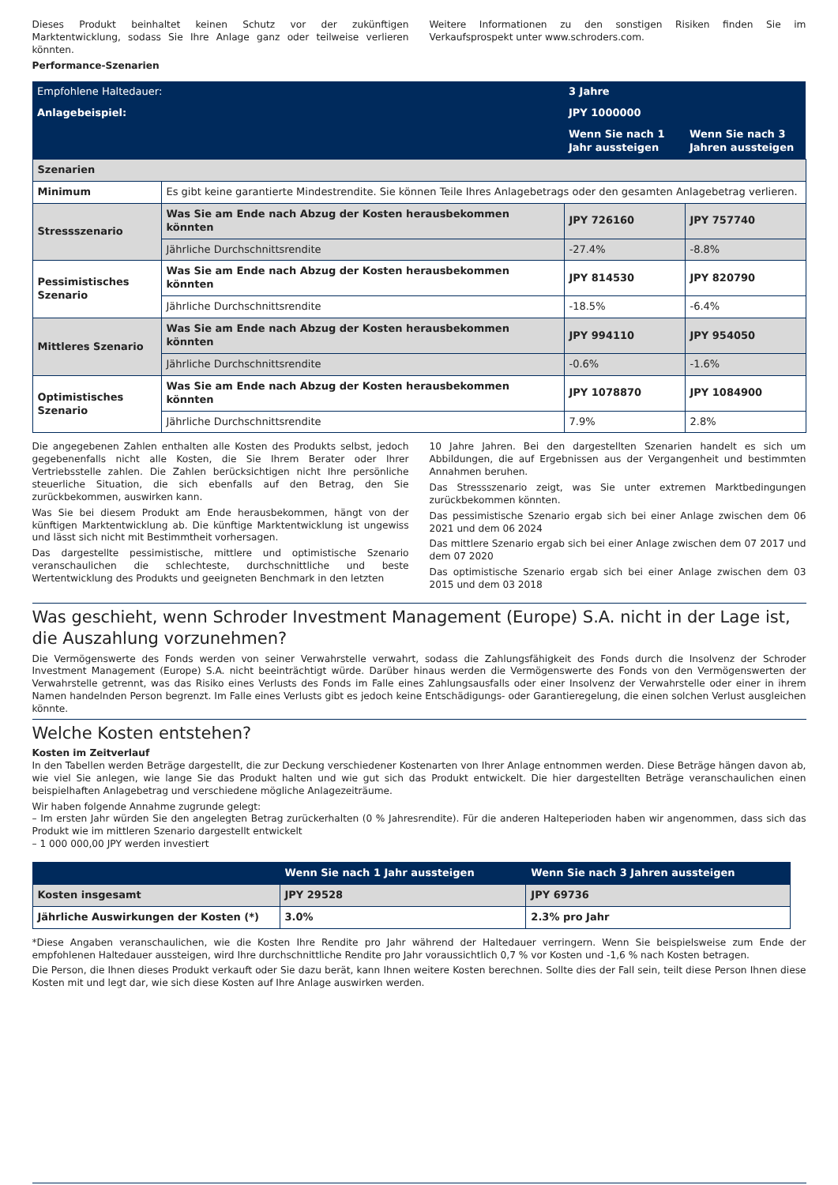Dieses Produkt beinhaltet keinen Schutz vor der zukünftigen Marktentwicklung, sodass Sie Ihre Anlage ganz oder teilweise verlieren könnten.
Weitere Informationen zu den sonstigen Risiken finden Sie im Verkaufsprospekt unter www.schroders.com.
Performance-Szenarien
| Empfohlene Haltedauer: | | 3 Jahre | |
| Anlagebeispiel: | | JPY 1000000 | |
| | | Wenn Sie nach 1 Jahr aussteigen | Wenn Sie nach 3 Jahren aussteigen |
| Szenarien | | | |
| Minimum | Es gibt keine garantierte Mindestrendite. Sie können Teile Ihres Anlagebetrags oder den gesamten Anlagebetrag verlieren. | | |
| Stressszenario | Was Sie am Ende nach Abzug der Kosten herausbekommen könnten | JPY 726160 | JPY 757740 |
| | Jährliche Durchschnittsrendite | -27.4% | -8.8% |
| Pessimistisches Szenario | Was Sie am Ende nach Abzug der Kosten herausbekommen könnten | JPY 814530 | JPY 820790 |
| | Jährliche Durchschnittsrendite | -18.5% | -6.4% |
| Mittleres Szenario | Was Sie am Ende nach Abzug der Kosten herausbekommen könnten | JPY 994110 | JPY 954050 |
| | Jährliche Durchschnittsrendite | -0.6% | -1.6% |
| Optimistisches Szenario | Was Sie am Ende nach Abzug der Kosten herausbekommen könnten | JPY 1078870 | JPY 1084900 |
| | Jährliche Durchschnittsrendite | 7.9% | 2.8% |
Die angegebenen Zahlen enthalten alle Kosten des Produkts selbst, jedoch gegebenenfalls nicht alle Kosten, die Sie Ihrem Berater oder Ihrer Vertriebsstelle zahlen. Die Zahlen berücksichtigen nicht Ihre persönliche steuerliche Situation, die sich ebenfalls auf den Betrag, den Sie zurückbekommen, auswirken kann.
Was Sie bei diesem Produkt am Ende herausbekommen, hängt von der künftigen Marktentwicklung ab. Die künftige Marktentwicklung ist ungewiss und lässt sich nicht mit Bestimmtheit vorhersagen.
Das dargestellte pessimistische, mittlere und optimistische Szenario veranschaulichen die schlechteste, durchschnittliche und beste Wertentwicklung des Produkts und geeigneten Benchmark in den letzten
10 Jahre Jahren. Bei den dargestellten Szenarien handelt es sich um Abbildungen, die auf Ergebnissen aus der Vergangenheit und bestimmten Annahmen beruhen.
Das Stressszenario zeigt, was Sie unter extremen Marktbedingungen zurückbekommen könnten.
Das pessimistische Szenario ergab sich bei einer Anlage zwischen dem 06 2021 und dem 06 2024
Das mittlere Szenario ergab sich bei einer Anlage zwischen dem 07 2017 und dem 07 2020
Das optimistische Szenario ergab sich bei einer Anlage zwischen dem 03 2015 und dem 03 2018
Was geschieht, wenn Schroder Investment Management (Europe) S.A. nicht in der Lage ist, die Auszahlung vorzunehmen?
Die Vermögenswerte des Fonds werden von seiner Verwahrstelle verwahrt, sodass die Zahlungsfähigkeit des Fonds durch die Insolvenz der Schroder Investment Management (Europe) S.A. nicht beeinträchtigt würde. Darüber hinaus werden die Vermögenswerte des Fonds von den Vermögenswerten der Verwahrstelle getrennt, was das Risiko eines Verlusts des Fonds im Falle eines Zahlungsausfalls oder einer Insolvenz der Verwahrstelle oder einer in ihrem Namen handelnden Person begrenzt. Im Falle eines Verlusts gibt es jedoch keine Entschädigungs- oder Garantieregelung, die einen solchen Verlust ausgleichen könnte.
Welche Kosten entstehen?
Kosten im Zeitverlauf
In den Tabellen werden Beträge dargestellt, die zur Deckung verschiedener Kostenarten von Ihrer Anlage entnommen werden. Diese Beträge hängen davon ab, wie viel Sie anlegen, wie lange Sie das Produkt halten und wie gut sich das Produkt entwickelt. Die hier dargestellten Beträge veranschaulichen einen beispielhaften Anlagebetrag und verschiedene mögliche Anlagezeiträume.
Wir haben folgende Annahme zugrunde gelegt:
– Im ersten Jahr würden Sie den angelegten Betrag zurückerhalten (0 % Jahresrendite). Für die anderen Halteperioden haben wir angenommen, dass sich das Produkt wie im mittleren Szenario dargestellt entwickelt
– 1 000 000,00 JPY werden investiert
| | Wenn Sie nach 1 Jahr aussteigen | Wenn Sie nach 3 Jahren aussteigen |
| Kosten insgesamt | JPY 29528 | JPY 69736 |
| Jährliche Auswirkungen der Kosten (*) | 3.0% | 2.3% pro Jahr |
*Diese Angaben veranschaulichen, wie die Kosten Ihre Rendite pro Jahr während der Haltedauer verringern. Wenn Sie beispielsweise zum Ende der empfohlenen Haltedauer aussteigen, wird Ihre durchschnittliche Rendite pro Jahr voraussichtlich 0,7 % vor Kosten und -1,6 % nach Kosten betragen.
Die Person, die Ihnen dieses Produkt verkauft oder Sie dazu berät, kann Ihnen weitere Kosten berechnen. Sollte dies der Fall sein, teilt diese Person Ihnen diese Kosten mit und legt dar, wie sich diese Kosten auf Ihre Anlage auswirken werden.